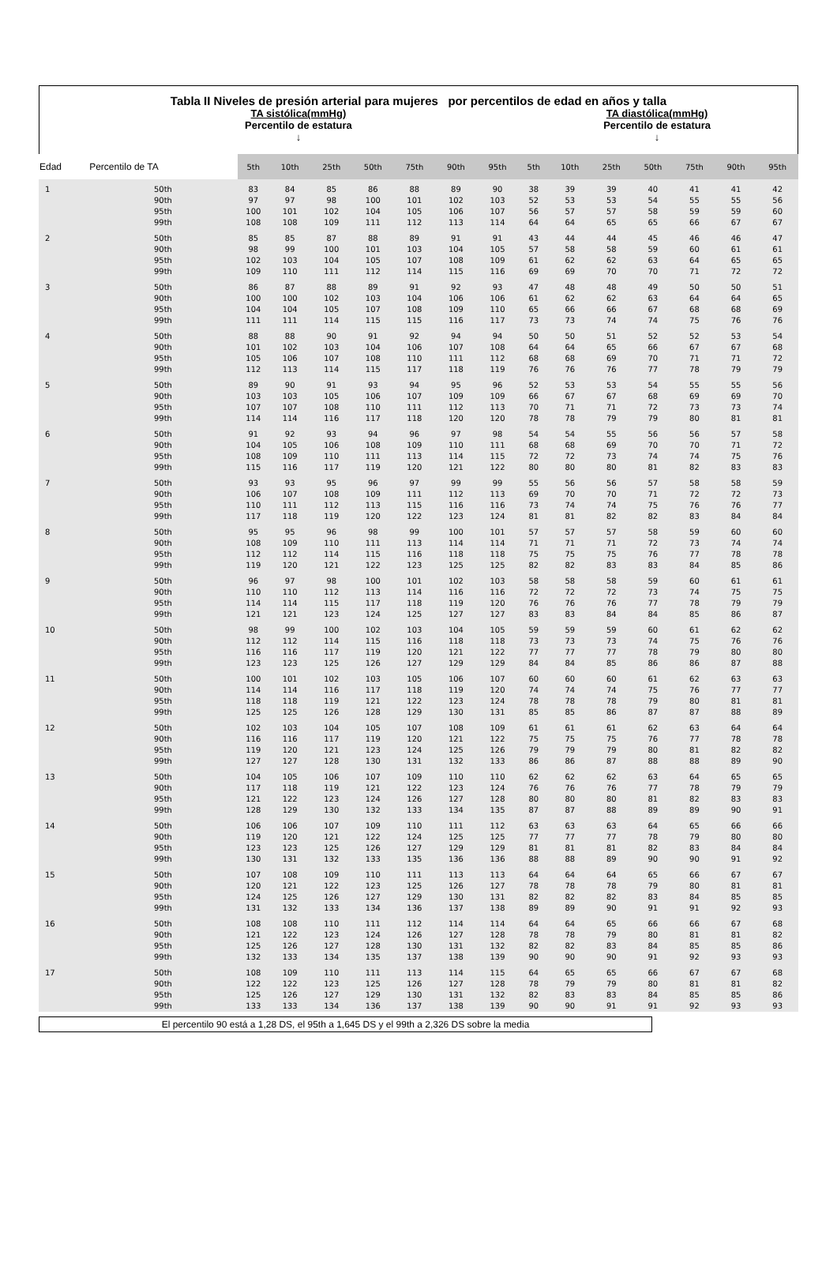Tabla II Niveles de presión arterial para mujeres por percentilos de edad en años y talla
TA sistólica(mmHg)
Percentilo de estatura
↓
TA diastólica(mmHg)
Percentilo de estatura
↓
| Edad | Percentilo de TA | 5th | 10th | 25th | 50th | 75th | 90th | 95th | 5th | 10th | 25th | 50th | 75th | 90th | 95th |
| --- | --- | --- | --- | --- | --- | --- | --- | --- | --- | --- | --- | --- | --- | --- | --- |
| 1 | 50th 90th 95th 99th | 83 97 100 108 | 84 97 101 108 | 85 98 102 109 | 86 100 104 111 | 88 101 105 112 | 89 102 106 113 | 90 103 107 114 | 38 52 56 64 | 39 53 57 64 | 39 53 57 65 | 40 54 58 65 | 41 55 59 66 | 41 55 59 67 | 42 56 60 67 |
| 2 | 50th 90th 95th 99th | 85 98 102 109 | 85 99 103 110 | 87 100 104 111 | 88 101 105 112 | 89 103 107 114 | 91 104 108 115 | 91 105 109 116 | 43 57 61 69 | 44 58 62 69 | 44 58 62 70 | 45 59 63 70 | 46 60 64 71 | 46 61 65 72 | 47 61 65 72 |
| 3 | 50th 90th 95th 99th | 86 100 104 111 | 87 100 104 111 | 88 102 105 114 | 89 103 107 115 | 91 104 108 115 | 92 106 109 116 | 93 106 110 117 | 47 61 65 73 | 48 62 66 73 | 48 62 66 74 | 49 63 67 74 | 50 64 68 75 | 50 64 68 76 | 51 65 69 76 |
| 4 | 50th 90th 95th 99th | 88 101 105 112 | 88 102 106 113 | 90 103 107 114 | 91 104 108 115 | 92 106 110 117 | 94 107 111 118 | 94 108 112 119 | 50 64 68 76 | 50 64 68 76 | 51 65 69 76 | 52 66 70 77 | 52 67 71 78 | 53 67 71 79 | 54 68 72 79 |
| 5 | 50th 90th 95th 99th | 89 103 107 114 | 90 103 107 114 | 91 105 108 116 | 93 106 110 117 | 94 107 111 118 | 95 109 112 120 | 96 109 113 120 | 52 66 70 78 | 53 67 71 78 | 53 67 71 79 | 54 68 72 79 | 55 69 73 80 | 55 69 73 81 | 56 70 74 81 |
| 6 | 50th 90th 95th 99th | 91 104 108 115 | 92 105 109 116 | 93 106 110 117 | 94 108 111 119 | 96 109 113 120 | 97 110 114 121 | 98 111 115 122 | 54 68 72 80 | 54 68 72 80 | 55 69 73 80 | 56 70 74 81 | 56 70 74 82 | 57 71 75 83 | 58 72 76 83 |
| 7 | 50th 90th 95th 99th | 93 106 110 117 | 93 107 111 118 | 95 108 112 119 | 96 109 113 120 | 97 111 115 122 | 99 112 116 123 | 99 113 116 124 | 55 69 73 81 | 56 70 74 81 | 56 70 74 82 | 57 71 75 82 | 58 72 76 83 | 58 72 76 84 | 59 73 77 84 |
| 8 | 50th 90th 95th 99th | 95 108 112 119 | 95 109 112 120 | 96 110 114 121 | 98 111 115 122 | 99 113 116 123 | 100 114 118 125 | 101 114 118 125 | 57 71 75 82 | 57 71 75 82 | 57 71 75 83 | 58 72 76 83 | 59 73 77 84 | 60 74 78 85 | 60 74 78 86 |
| 9 | 50th 90th 95th 99th | 96 110 114 121 | 97 110 114 121 | 98 112 115 123 | 100 113 117 124 | 101 114 118 125 | 102 116 119 127 | 103 116 120 127 | 58 72 76 83 | 58 72 76 83 | 58 72 76 84 | 59 73 77 84 | 60 74 78 85 | 61 75 79 86 | 61 75 79 87 |
| 10 | 50th 90th 95th 99th | 98 112 116 123 | 99 112 116 123 | 100 114 117 125 | 102 115 119 126 | 103 116 120 127 | 104 118 121 129 | 105 118 122 129 | 59 73 77 84 | 59 73 77 84 | 59 73 77 85 | 60 74 78 86 | 61 75 79 86 | 62 76 80 87 | 62 76 80 88 |
| 11 | 50th 90th 95th 99th | 100 114 118 125 | 101 114 118 125 | 102 116 119 126 | 103 117 121 128 | 105 118 122 129 | 106 119 123 130 | 107 120 124 131 | 60 74 78 85 | 60 74 78 85 | 60 74 78 86 | 61 75 79 87 | 62 76 80 87 | 63 77 81 88 | 63 77 81 89 |
| 12 | 50th 90th 95th 99th | 102 116 119 127 | 103 116 120 127 | 104 117 121 128 | 105 119 123 130 | 107 120 124 131 | 108 121 125 132 | 109 122 126 133 | 61 75 79 86 | 61 75 79 86 | 61 75 79 87 | 62 76 80 88 | 63 77 81 88 | 64 78 82 89 | 64 78 82 90 |
| 13 | 50th 90th 95th 99th | 104 117 121 128 | 105 118 122 129 | 106 119 123 130 | 107 121 124 132 | 109 122 126 133 | 110 123 127 134 | 110 124 128 135 | 62 76 80 87 | 62 76 80 87 | 62 76 80 88 | 63 77 81 89 | 64 78 82 89 | 65 79 83 90 | 65 79 83 91 |
| 14 | 50th 90th 95th 99th | 106 119 123 130 | 106 120 123 131 | 107 121 125 132 | 109 122 126 133 | 110 124 127 135 | 111 125 129 136 | 112 125 129 136 | 63 77 81 88 | 63 77 81 88 | 63 77 81 89 | 64 78 82 90 | 65 79 83 90 | 66 80 84 91 | 66 80 84 92 |
| 15 | 50th 90th 95th 99th | 107 120 124 131 | 108 121 125 132 | 109 122 126 133 | 110 123 127 134 | 111 125 129 136 | 113 126 130 137 | 113 127 131 138 | 64 78 82 89 | 64 78 82 89 | 64 78 82 90 | 65 79 83 91 | 66 80 84 91 | 67 81 85 92 | 67 81 85 93 |
| 16 | 50th 90th 95th 99th | 108 121 125 132 | 108 122 126 133 | 110 123 127 134 | 111 124 128 135 | 112 126 130 137 | 114 127 131 138 | 114 128 132 139 | 64 78 82 90 | 64 78 82 90 | 65 79 83 90 | 66 80 84 91 | 66 81 85 92 | 67 81 85 93 | 68 82 86 93 |
| 17 | 50th 90th 95th 99th | 108 122 125 133 | 109 122 126 133 | 110 123 127 134 | 111 125 129 136 | 113 126 130 137 | 114 127 131 138 | 115 128 132 139 | 64 78 82 90 | 65 79 83 90 | 65 79 83 91 | 66 80 84 91 | 67 81 85 92 | 67 81 85 93 | 68 82 86 93 |
El percentilo 90 está a 1,28 DS, el 95th a 1,645 DS y el 99th a 2,326 DS sobre la media